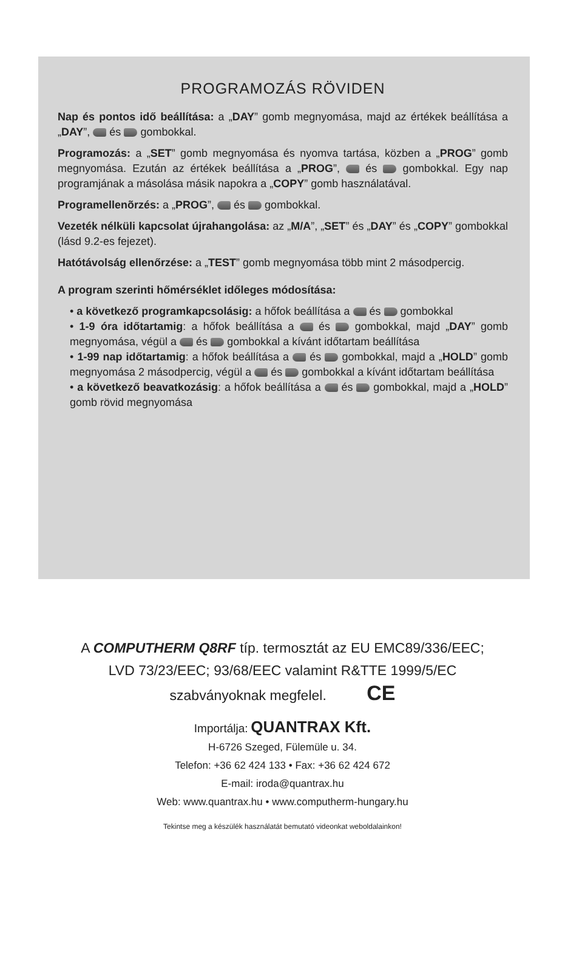PROGRAMOZÁS RÖVIDEN
Nap és pontos idő beállítása: a „DAY” gomb megnyomása, majd az értékek beállítása a „DAY”, és gombokkal.
Programozás: a „SET” gomb megnyomása és nyomva tartása, közben a „PROG” gomb megnyomása. Ezután az értékek beállítása a „PROG”, és gombokkal. Egy nap programjának a másolása másik napokra a „COPY” gomb használatával.
Programellenõrzés: a „PROG”, és gombokkal.
Vezeték nélküli kapcsolat újrahangolása: az „M/A”, „SET” és „DAY” és „COPY” gombokkal (lásd 9.2-es fejezet).
Hatótávolság ellenőrzése: a „TEST” gomb megnyomása több mint 2 másodpercig.
A program szerinti hőmérséklet időleges módosítása:
• a következő programkapcsolásig: a hőfok beállítása a és gombokkal
• 1-9 óra időtartamig: a hőfok beállítása a és gombokkal, majd „DAY” gomb megnyomása, végül a és gombokkal a kívánt időtartam beállítása
• 1-99 nap időtartamig: a hőfok beállítása a és gombokkal, majd a „HOLD” gomb megnyomása 2 másodpercig, végül a és gombokkal a kívánt időtartam beállítása
• a következő beavatkozásig: a hőfok beállítása a és gombokkal, majd a „HOLD” gomb rövid megnyomása
A COMPUTHERM Q8RF típ. termosztát az EU EMC89/336/EEC;
LVD 73/23/EEC; 93/68/EEC valamint R&TTE 1999/5/EC
szabványoknak megfelel. CE
Importálja: QUANTRAX Kft.
H-6726 Szeged, Fülemüle u. 34.
Telefon: +36 62 424 133 • Fax: +36 62 424 672
E-mail: iroda@quantrax.hu
Web: www.quantrax.hu • www.computherm-hungary.hu
Tekintse meg a készülék használatát bemutató videonkat weboldalainkon!